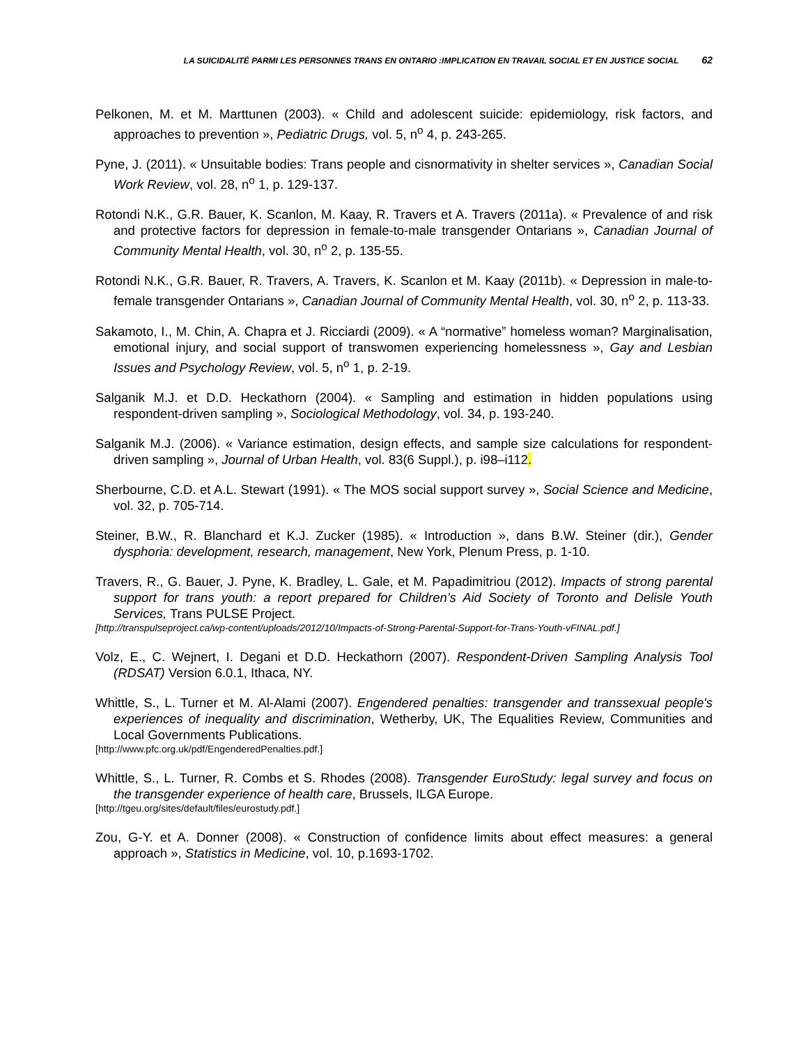LA SUICIDALITÉ PARMI LES PERSONNES TRANS EN ONTARIO :IMPLICATION EN TRAVAIL SOCIAL ET EN JUSTICE SOCIAL 62
Pelkonen, M. et M. Marttunen (2003). « Child and adolescent suicide: epidemiology, risk factors, and approaches to prevention », Pediatric Drugs, vol. 5, n<sup>o</sup> 4, p. 243-265.
Pyne, J. (2011). « Unsuitable bodies: Trans people and cisnormativity in shelter services », Canadian Social Work Review, vol. 28, n<sup>o</sup> 1, p. 129-137.
Rotondi N.K., G.R. Bauer, K. Scanlon, M. Kaay, R. Travers et A. Travers (2011a). « Prevalence of and risk and protective factors for depression in female-to-male transgender Ontarians », Canadian Journal of Community Mental Health, vol. 30, n<sup>o</sup> 2, p. 135-55.
Rotondi N.K., G.R. Bauer, R. Travers, A. Travers, K. Scanlon et M. Kaay (2011b). « Depression in male-to-female transgender Ontarians », Canadian Journal of Community Mental Health, vol. 30, n<sup>o</sup> 2, p. 113-33.
Sakamoto, I., M. Chin, A. Chapra et J. Ricciardi (2009). « A “normative” homeless woman? Marginalisation, emotional injury, and social support of transwomen experiencing homelessness », Gay and Lesbian Issues and Psychology Review, vol. 5, n<sup>o</sup> 1, p. 2-19.
Salganik M.J. et D.D. Heckathorn (2004). « Sampling and estimation in hidden populations using respondent-driven sampling », Sociological Methodology, vol. 34, p. 193-240.
Salganik M.J. (2006). « Variance estimation, design effects, and sample size calculations for respondent-driven sampling », Journal of Urban Health, vol. 83(6 Suppl.), p. i98–i112.
Sherbourne, C.D. et A.L. Stewart (1991). « The MOS social support survey », Social Science and Medicine, vol. 32, p. 705-714.
Steiner, B.W., R. Blanchard et K.J. Zucker (1985). « Introduction », dans B.W. Steiner (dir.), Gender dysphoria: development, research, management, New York, Plenum Press, p. 1-10.
Travers, R., G. Bauer, J. Pyne, K. Bradley, L. Gale, et M. Papadimitriou (2012). Impacts of strong parental support for trans youth: a report prepared for Children’s Aid Society of Toronto and Delisle Youth Services, Trans PULSE Project.
[http://transpulseproject.ca/wp-content/uploads/2012/10/Impacts-of-Strong-Parental-Support-for-Trans-Youth-vFINAL.pdf.]
Volz, E., C. Wejnert, I. Degani et D.D. Heckathorn (2007). Respondent-Driven Sampling Analysis Tool (RDSAT) Version 6.0.1, Ithaca, NY.
Whittle, S., L. Turner et M. Al-Alami (2007). Engendered penalties: transgender and transsexual people's experiences of inequality and discrimination, Wetherby, UK, The Equalities Review, Communities and Local Governments Publications.
[http://www.pfc.org.uk/pdf/EngenderedPenalties.pdf.]
Whittle, S., L. Turner, R. Combs et S. Rhodes (2008). Transgender EuroStudy: legal survey and focus on the transgender experience of health care, Brussels, ILGA Europe.
[http://tgeu.org/sites/default/files/eurostudy.pdf.]
Zou, G-Y. et A. Donner (2008). « Construction of confidence limits about effect measures: a general approach », Statistics in Medicine, vol. 10, p.1693-1702.